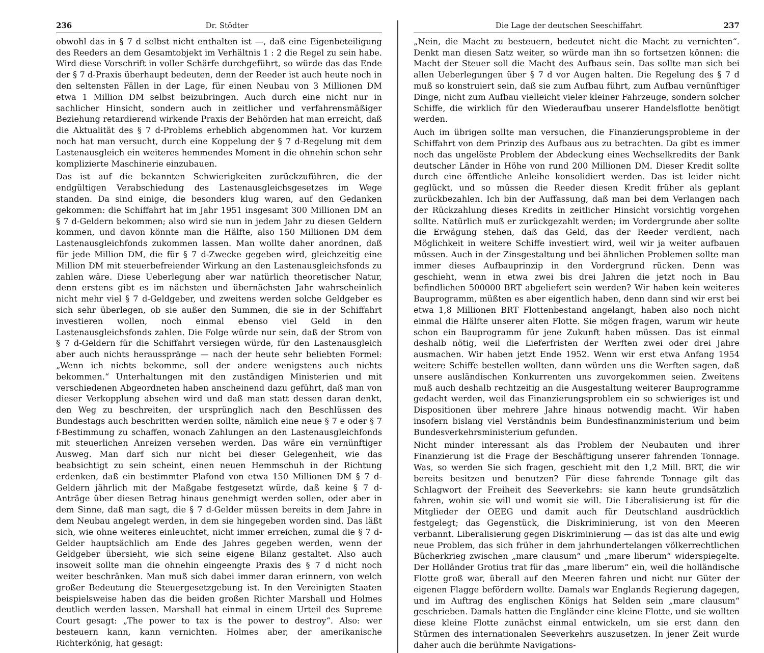236 Dr. Stödter
obwohl das in § 7 d selbst nicht enthalten ist —, daß eine Eigenbeteiligung des Reeders an dem Gesamtobjekt im Verhältnis 1 : 2 die Regel zu sein habe. Wird diese Vorschrift in voller Schärfe durchgeführt, so würde das das Ende der § 7 d-Praxis überhaupt bedeuten, denn der Reeder ist auch heute noch in den seltensten Fällen in der Lage, für einen Neubau von 3 Millionen DM etwa 1 Million DM selbst beizubringen. Auch durch eine nicht nur in sachlicher Hinsicht, sondern auch in zeitlicher und verfahrensmäßiger Beziehung retardierend wirkende Praxis der Behörden hat man erreicht, daß die Aktualität des § 7 d-Problems erheblich abgenommen hat. Vor kurzem noch hat man versucht, durch eine Koppelung der § 7 d-Regelung mit dem Lastenausgleich ein weiteres hemmendes Moment in die ohnehin schon sehr komplizierte Maschinerie einzubauen.
Das ist auf die bekannten Schwierigkeiten zurückzuführen, die der endgültigen Verabschiedung des Lastenausgleichsgesetzes im Wege standen. Da sind einige, die besonders klug waren, auf den Gedanken gekommen: die Schiffahrt hat im Jahr 1951 insgesamt 300 Millionen DM an § 7 d-Geldern bekommen; also wird sie nun in jedem Jahr zu diesen Geldern kommen, und davon könnte man die Hälfte, also 150 Millionen DM dem Lastenausgleichfonds zukommen lassen. Man wollte daher anordnen, daß für jede Million DM, die für § 7 d-Zwecke gegeben wird, gleichzeitig eine Million DM mit steuerbefreiender Wirkung an den Lastenausgleichsfonds zu zahlen wäre. Diese Ueberlegung aber war natürlich theoretischer Natur, denn erstens gibt es im nächsten und übernächsten Jahr wahrscheinlich nicht mehr viel § 7 d-Geldgeber, und zweitens werden solche Geldgeber es sich sehr überlegen, ob sie außer den Summen, die sie in der Schiffahrt investieren wollen, noch einmal ebenso viel Geld in den Lastenausgleichsfonds zahlen. Die Folge würde nur sein, daß der Strom von § 7 d-Geldern für die Schiffahrt versiegen würde, für den Lastenausgleich aber auch nichts heraussprānge — nach der heute sehr beliebten Formel: „Wenn ich nichts bekomme, soll der andere wenigstens auch nichts bekommen.“ Unterhaltungen mit den zuständigen Ministerien und mit verschiedenen Abgeordneten haben anscheinend dazu geführt, daß man von dieser Verkopplung absehen wird und daß man statt dessen daran denkt, den Weg zu beschreiten, der ursprünglich nach den Beschlüssen des Bundestags auch beschritten werden sollte, nämlich eine neue § 7 e oder § 7 f-Bestimmung zu schaffen, wonach Zahlungen an den Lastenausgleichfonds mit steuerlichen Anreizen versehen werden. Das wäre ein vernünftiger Ausweg. Man darf sich nur nicht bei dieser Gelegenheit, wie das beabsichtigt zu sein scheint, einen neuen Hemmschuh in der Richtung erdenken, daß ein bestimmter Plafond von etwa 150 Millionen DM § 7 d-Geldern jährlich mit der Maßgabe festgesetzt würde, daß keine § 7 d-Anträge über diesen Betrag hinaus genehmigt werden sollen, oder aber in dem Sinne, daß man sagt, die § 7 d-Gelder müssen bereits in dem Jahre in dem Neubau angelegt werden, in dem sie hingegeben worden sind. Das läßt sich, wie ohne weiteres einleuchtet, nicht immer erreichen, zumal die § 7 d-Gelder hauptsächlich am Ende des Jahres gegeben werden, wenn der Geldgeber übersieht, wie sich seine eigene Bilanz gestaltet. Also auch insoweit sollte man die ohnehin eingeengte Praxis des § 7 d nicht noch weiter beschränken. Man muß sich dabei immer daran erinnern, von welch großer Bedeutung die Steuergesetzgebung ist. In den Vereinigten Staaten beispielsweise haben das die beiden großen Richter Marshall und Holmes deutlich werden lassen. Marshall hat einmal in einem Urteil des Supreme Court gesagt: „The power to tax is the power to destroy“. Also: wer besteuern kann, kann vernichten. Holmes aber, der amerikanische Richterkönig, hat gesagt:
Die Lage der deutschen Seeschiffahrt 237
„Nein, die Macht zu besteuern, bedeutet nicht die Macht zu vernichten“. Denkt man diesen Satz weiter, so würde man ihn so fortsetzen können: die Macht der Steuer soll die Macht des Aufbaus sein. Das sollte man sich bei allen Ueberlegungen über § 7 d vor Augen halten. Die Regelung des § 7 d muß so konstruiert sein, daß sie zum Aufbau führt, zum Aufbau vernünftiger Dinge, nicht zum Aufbau vielleicht vieler kleiner Fahrzeuge, sondern solcher Schiffe, die wirklich für den Wiederaufbau unserer Handelsflotte benötigt werden.
Auch im übrigen sollte man versuchen, die Finanzierungsprobleme in der Schiffahrt von dem Prinzip des Aufbaus aus zu betrachten. Da gibt es immer noch das ungelöste Problem der Abdeckung eines Wechselkredits der Bank deutscher Länder in Höhe von rund 200 Millionen DM. Dieser Kredit sollte durch eine öffentliche Anleihe konsolidiert werden. Das ist leider nicht geglückt, und so müssen die Reeder diesen Kredit früher als geplant zurückbezahlen. Ich bin der Auffassung, daß man bei dem Verlangen nach der Rückzahlung dieses Kredits in zeitlicher Hinsicht vorsichtig vorgehen sollte. Natürlich muß er zurückgezahlt werden; im Vordergrunde aber sollte die Erwägung stehen, daß das Geld, das der Reeder verdient, nach Möglichkeit in weitere Schiffe investiert wird, weil wir ja weiter aufbauen müssen. Auch in der Zinsgestaltung und bei ähnlichen Problemen sollte man immer dieses Aufbauprinzip in den Vordergrund rücken. Denn was geschieht, wenn in etwa zwei bis drei Jahren die jetzt noch in Bau befindlichen 500000 BRT abgeliefert sein werden? Wir haben kein weiteres Bauprogramm, müßten es aber eigentlich haben, denn dann sind wir erst bei etwa 1,8 Millionen BRT Flottenbestand angelangt, haben also noch nicht einmal die Hälfte unserer alten Flotte. Sie mögen fragen, warum wir heute schon ein Bauprogramm für jene Zukunft haben müssen. Das ist einmal deshalb nötig, weil die Lieferfristen der Werften zwei oder drei Jahre ausmachen. Wir haben jetzt Ende 1952. Wenn wir erst etwa Anfang 1954 weitere Schiffe bestellen wollten, dann würden uns die Werften sagen, daß unsere ausländischen Konkurrenten uns zuvorgekommen seien. Zweitens muß auch deshalb rechtzeitig an die Ausgestaltung weiterer Bauprogramme gedacht werden, weil das Finanzierungsproblem ein so schwieriges ist und Dispositionen über mehrere Jahre hinaus notwendig macht. Wir haben insofern bislang viel Verständnis beim Bundesfinanzministerium und beim Bundesverkehrsministerium gefunden.
Nicht minder interessant als das Problem der Neubauten und ihrer Finanzierung ist die Frage der Beschäftigung unserer fahrenden Tonnage. Was, so werden Sie sich fragen, geschieht mit den 1,2 Mill. BRT, die wir bereits besitzen und benutzen? Für diese fahrende Tonnage gilt das Schlagwort der Freiheit des Seeverkehrs: sie kann heute grundsätzlich fahren, wohin sie will und womit sie will. Die Liberalisierung ist für die Mitglieder der OEEG und damit auch für Deutschland ausdrücklich festgelegt; das Gegenstück, die Diskriminierung, ist von den Meeren verbannt. Liberalisierung gegen Diskriminierung — das ist das alte und ewig neue Problem, das sich früher in dem jahrhundertelangen völkerrechtlichen Bücherkrieg zwischen „mare clausum“ und „mare liberum“ widerspiegelte. Der Holländer Grotius trat für das „mare liberum“ ein, weil die holländische Flotte groß war, überall auf den Meeren fahren und nicht nur Güter der eigenen Flagge befördern wollte. Damals war Englands Regierung dagegen, und im Auftrag des englischen Königs hat Selden sein „mare clausum“ geschrieben. Damals hatten die Engländer eine kleine Flotte, und sie wollten diese kleine Flotte zunächst einmal entwickeln, um sie erst dann den Stürmen des internationalen Seeverkehrs auszusetzen. In jener Zeit wurde daher auch die berühmte Navigations-